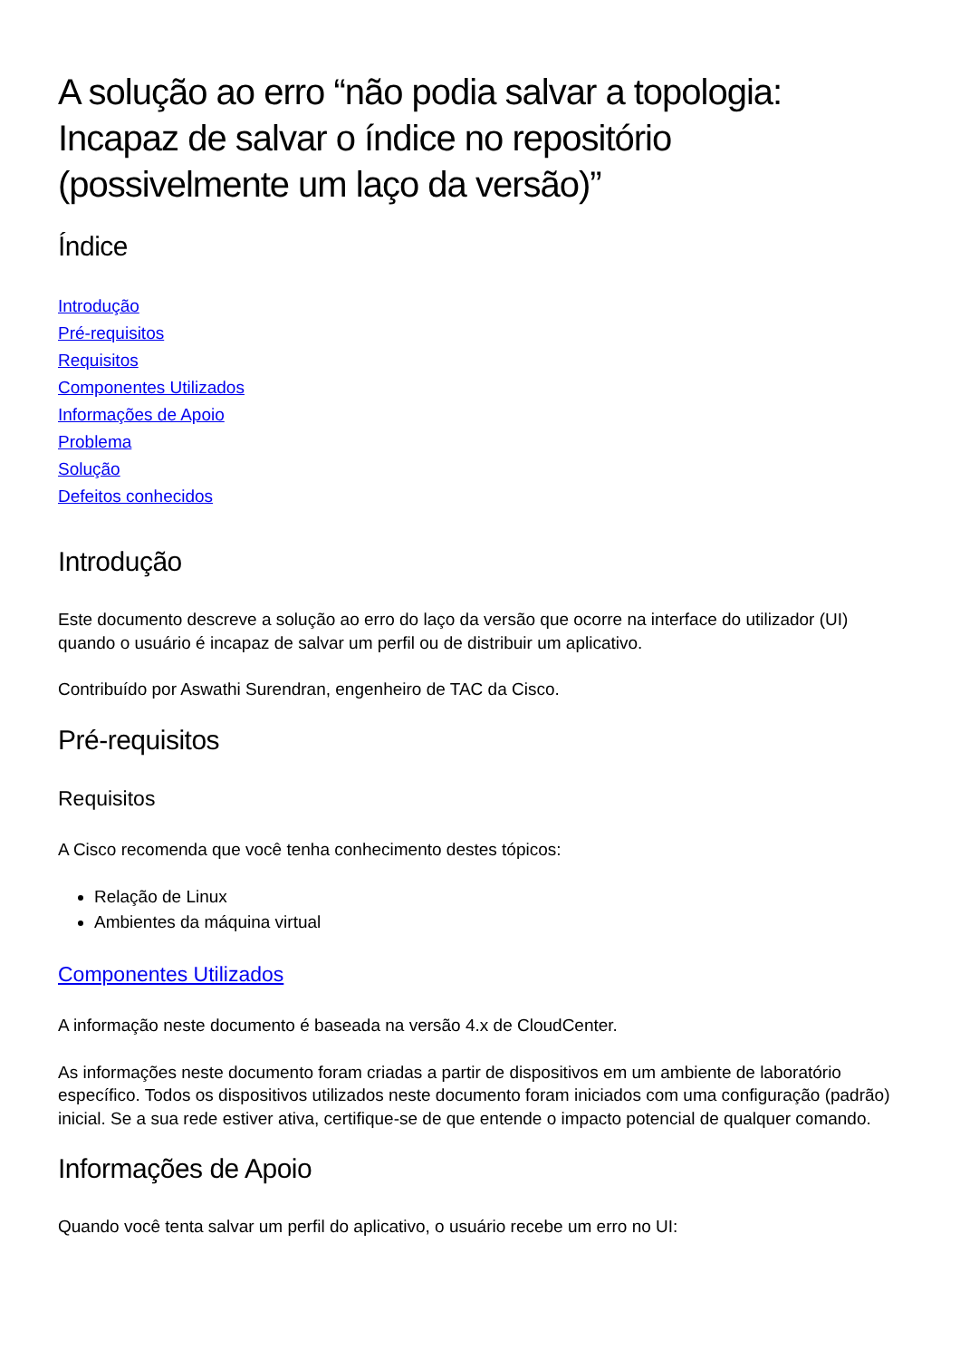A solução ao erro “não podia salvar a topologia: Incapaz de salvar o índice no repositório (possivelmente um laço da versão)”
Índice
Introdução
Pré-requisitos
Requisitos
Componentes Utilizados
Informações de Apoio
Problema
Solução
Defeitos conhecidos
Introdução
Este documento descreve a solução ao erro do laço da versão que ocorre na interface do utilizador (UI) quando o usuário é incapaz de salvar um perfil ou de distribuir um aplicativo.
Contribuído por Aswathi Surendran, engenheiro de TAC da Cisco.
Pré-requisitos
Requisitos
A Cisco recomenda que você tenha conhecimento destes tópicos:
Relação de Linux
Ambientes da máquina virtual
Componentes Utilizados
A informação neste documento é baseada na versão 4.x de CloudCenter.
As informações neste documento foram criadas a partir de dispositivos em um ambiente de laboratório específico. Todos os dispositivos utilizados neste documento foram iniciados com uma configuração (padrão) inicial. Se a sua rede estiver ativa, certifique-se de que entende o impacto potencial de qualquer comando.
Informações de Apoio
Quando você tenta salvar um perfil do aplicativo, o usuário recebe um erro no UI: